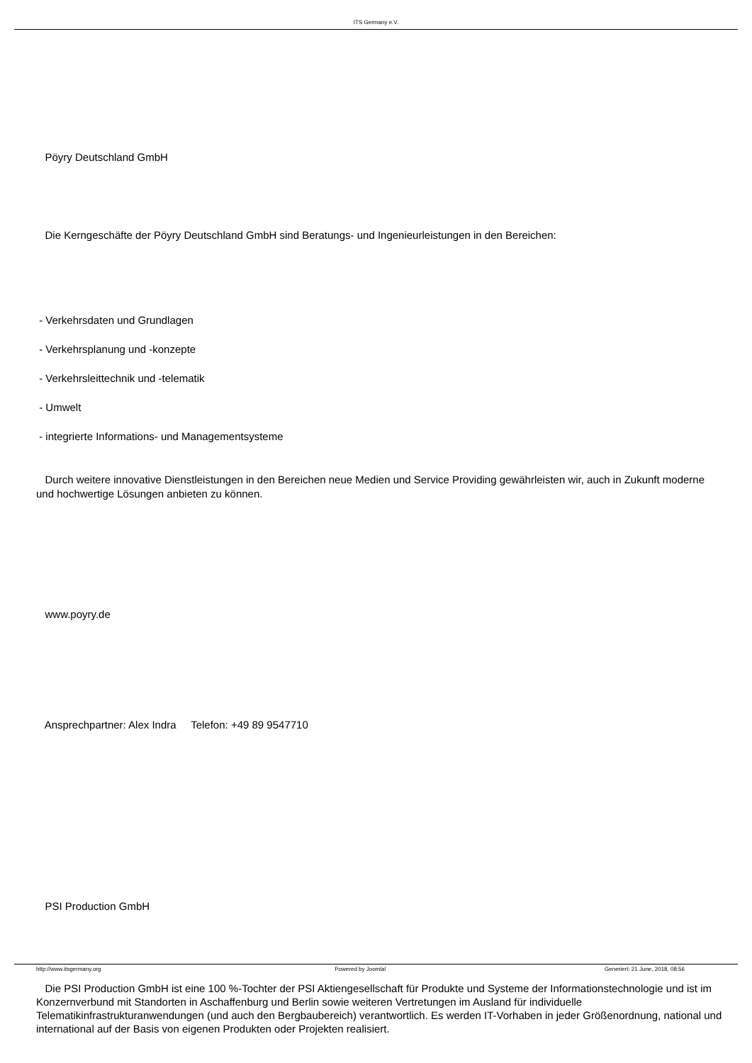ITS Germany e.V.
Pöyry Deutschland GmbH
Die Kerngeschäfte der Pöyry Deutschland GmbH sind Beratungs- und Ingenieurleistungen in den Bereichen:
- Verkehrsdaten und Grundlagen
- Verkehrsplanung und -konzepte
- Verkehrsleittechnik und -telematik
- Umwelt
- integrierte Informations- und Managementsysteme
Durch weitere innovative Dienstleistungen in den Bereichen neue Medien und Service Providing gewährleisten wir, auch in Zukunft moderne und hochwertige Lösungen anbieten zu können.
www.poyry.de
Ansprechpartner: Alex Indra Telefon: +49 89 9547710
PSI Production GmbH
Die PSI Production GmbH ist eine 100 %-Tochter der PSI Aktiengesellschaft für Produkte und Systeme der Informationstechnologie und ist im Konzernverbund mit Standorten in Aschaffenburg und Berlin sowie weiteren Vertretungen im Ausland für individuelle Telematikinfrastrukturanwendungen (und auch den Bergbaubereich) verantwortlich. Es werden IT-Vorhaben in jeder Größenordnung, national und international auf der Basis von eigenen Produkten oder Projekten realisiert.
http://www.itsgermany.org Powered by Joomla! Generiert: 21 June, 2018, 08:56